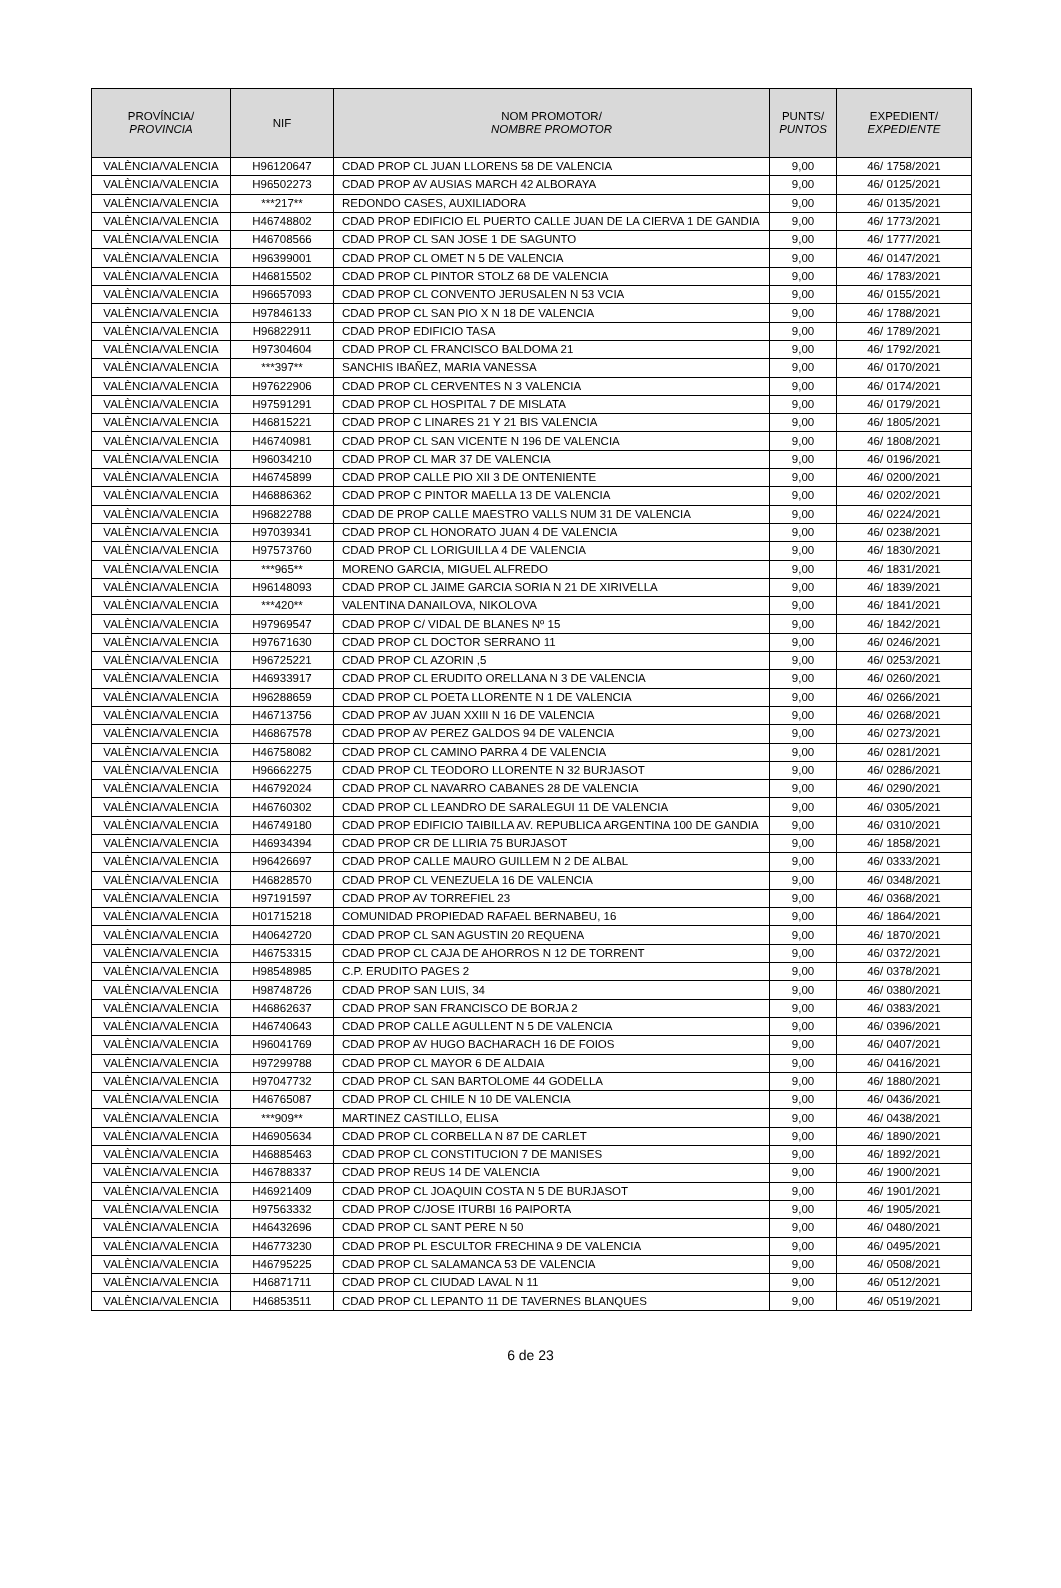| PROVÍNCIA/ PROVINCIA | NIF | NOM PROMOTOR/ NOMBRE PROMOTOR | PUNTS/ PUNTOS | EXPEDIENT/ EXPEDIENTE |
| --- | --- | --- | --- | --- |
| VALÈNCIA/VALENCIA | H96120647 | CDAD PROP CL JUAN LLORENS 58 DE VALENCIA | 9,00 | 46/ 1758/2021 |
| VALÈNCIA/VALENCIA | H96502273 | CDAD PROP AV AUSIAS MARCH 42 ALBORAYA | 9,00 | 46/ 0125/2021 |
| VALÈNCIA/VALENCIA | ***217** | REDONDO CASES, AUXILIADORA | 9,00 | 46/ 0135/2021 |
| VALÈNCIA/VALENCIA | H46748802 | CDAD PROP EDIFICIO EL PUERTO CALLE JUAN DE LA CIERVA 1 DE GANDIA | 9,00 | 46/ 1773/2021 |
| VALÈNCIA/VALENCIA | H46708566 | CDAD PROP CL SAN JOSE 1 DE SAGUNTO | 9,00 | 46/ 1777/2021 |
| VALÈNCIA/VALENCIA | H96399001 | CDAD PROP CL OMET N 5 DE VALENCIA | 9,00 | 46/ 0147/2021 |
| VALÈNCIA/VALENCIA | H46815502 | CDAD PROP CL PINTOR STOLZ 68 DE VALENCIA | 9,00 | 46/ 1783/2021 |
| VALÈNCIA/VALENCIA | H96657093 | CDAD PROP CL CONVENTO JERUSALEN N 53 VCIA | 9,00 | 46/ 0155/2021 |
| VALÈNCIA/VALENCIA | H97846133 | CDAD PROP CL SAN PIO X N 18 DE VALENCIA | 9,00 | 46/ 1788/2021 |
| VALÈNCIA/VALENCIA | H96822911 | CDAD PROP EDIFICIO TASA | 9,00 | 46/ 1789/2021 |
| VALÈNCIA/VALENCIA | H97304604 | CDAD PROP CL FRANCISCO BALDOMA 21 | 9,00 | 46/ 1792/2021 |
| VALÈNCIA/VALENCIA | ***397** | SANCHIS IBAÑEZ, MARIA VANESSA | 9,00 | 46/ 0170/2021 |
| VALÈNCIA/VALENCIA | H97622906 | CDAD PROP CL CERVENTES N 3 VALENCIA | 9,00 | 46/ 0174/2021 |
| VALÈNCIA/VALENCIA | H97591291 | CDAD PROP CL HOSPITAL 7 DE MISLATA | 9,00 | 46/ 0179/2021 |
| VALÈNCIA/VALENCIA | H46815221 | CDAD PROP C LINARES 21 Y 21 BIS VALENCIA | 9,00 | 46/ 1805/2021 |
| VALÈNCIA/VALENCIA | H46740981 | CDAD PROP CL SAN VICENTE N 196 DE VALENCIA | 9,00 | 46/ 1808/2021 |
| VALÈNCIA/VALENCIA | H96034210 | CDAD PROP CL MAR 37 DE VALENCIA | 9,00 | 46/ 0196/2021 |
| VALÈNCIA/VALENCIA | H46745899 | CDAD PROP CALLE PIO XII 3 DE ONTENIENTE | 9,00 | 46/ 0200/2021 |
| VALÈNCIA/VALENCIA | H46886362 | CDAD PROP C PINTOR MAELLA 13 DE VALENCIA | 9,00 | 46/ 0202/2021 |
| VALÈNCIA/VALENCIA | H96822788 | CDAD DE PROP CALLE MAESTRO VALLS NUM 31 DE VALENCIA | 9,00 | 46/ 0224/2021 |
| VALÈNCIA/VALENCIA | H97039341 | CDAD PROP CL HONORATO JUAN 4 DE VALENCIA | 9,00 | 46/ 0238/2021 |
| VALÈNCIA/VALENCIA | H97573760 | CDAD PROP CL LORIGUILLA 4 DE VALENCIA | 9,00 | 46/ 1830/2021 |
| VALÈNCIA/VALENCIA | ***965** | MORENO GARCIA, MIGUEL ALFREDO | 9,00 | 46/ 1831/2021 |
| VALÈNCIA/VALENCIA | H96148093 | CDAD PROP CL JAIME GARCIA SORIA N 21 DE XIRIVELLA | 9,00 | 46/ 1839/2021 |
| VALÈNCIA/VALENCIA | ***420** | VALENTINA DANAILOVA, NIKOLOVA | 9,00 | 46/ 1841/2021 |
| VALÈNCIA/VALENCIA | H97969547 | CDAD PROP C/ VIDAL DE BLANES Nº 15 | 9,00 | 46/ 1842/2021 |
| VALÈNCIA/VALENCIA | H97671630 | CDAD PROP CL DOCTOR SERRANO 11 | 9,00 | 46/ 0246/2021 |
| VALÈNCIA/VALENCIA | H96725221 | CDAD PROP CL AZORIN ,5 | 9,00 | 46/ 0253/2021 |
| VALÈNCIA/VALENCIA | H46933917 | CDAD PROP CL ERUDITO ORELLANA N 3 DE VALENCIA | 9,00 | 46/ 0260/2021 |
| VALÈNCIA/VALENCIA | H96288659 | CDAD PROP CL POETA LLORENTE N 1 DE VALENCIA | 9,00 | 46/ 0266/2021 |
| VALÈNCIA/VALENCIA | H46713756 | CDAD PROP AV JUAN XXIII N 16 DE VALENCIA | 9,00 | 46/ 0268/2021 |
| VALÈNCIA/VALENCIA | H46867578 | CDAD PROP AV PEREZ GALDOS 94 DE VALENCIA | 9,00 | 46/ 0273/2021 |
| VALÈNCIA/VALENCIA | H46758082 | CDAD PROP CL CAMINO PARRA 4 DE VALENCIA | 9,00 | 46/ 0281/2021 |
| VALÈNCIA/VALENCIA | H96662275 | CDAD PROP CL TEODORO LLORENTE N 32 BURJASOT | 9,00 | 46/ 0286/2021 |
| VALÈNCIA/VALENCIA | H46792024 | CDAD PROP CL NAVARRO CABANES 28 DE VALENCIA | 9,00 | 46/ 0290/2021 |
| VALÈNCIA/VALENCIA | H46760302 | CDAD PROP CL LEANDRO DE SARALEGUI 11 DE VALENCIA | 9,00 | 46/ 0305/2021 |
| VALÈNCIA/VALENCIA | H46749180 | CDAD PROP EDIFICIO TAIBILLA AV. REPUBLICA ARGENTINA 100 DE GANDIA | 9,00 | 46/ 0310/2021 |
| VALÈNCIA/VALENCIA | H46934394 | CDAD PROP CR DE LLIRIA 75 BURJASOT | 9,00 | 46/ 1858/2021 |
| VALÈNCIA/VALENCIA | H96426697 | CDAD PROP CALLE MAURO GUILLEM N 2 DE ALBAL | 9,00 | 46/ 0333/2021 |
| VALÈNCIA/VALENCIA | H46828570 | CDAD PROP CL VENEZUELA 16 DE VALENCIA | 9,00 | 46/ 0348/2021 |
| VALÈNCIA/VALENCIA | H97191597 | CDAD PROP AV TORREFIEL 23 | 9,00 | 46/ 0368/2021 |
| VALÈNCIA/VALENCIA | H01715218 | COMUNIDAD PROPIEDAD RAFAEL BERNABEU, 16 | 9,00 | 46/ 1864/2021 |
| VALÈNCIA/VALENCIA | H40642720 | CDAD PROP CL SAN AGUSTIN 20 REQUENA | 9,00 | 46/ 1870/2021 |
| VALÈNCIA/VALENCIA | H46753315 | CDAD PROP CL CAJA DE AHORROS N 12 DE TORRENT | 9,00 | 46/ 0372/2021 |
| VALÈNCIA/VALENCIA | H98548985 | C.P. ERUDITO PAGES 2 | 9,00 | 46/ 0378/2021 |
| VALÈNCIA/VALENCIA | H98748726 | CDAD PROP SAN LUIS, 34 | 9,00 | 46/ 0380/2021 |
| VALÈNCIA/VALENCIA | H46862637 | CDAD PROP SAN FRANCISCO DE BORJA 2 | 9,00 | 46/ 0383/2021 |
| VALÈNCIA/VALENCIA | H46740643 | CDAD PROP CALLE AGULLENT N 5 DE VALENCIA | 9,00 | 46/ 0396/2021 |
| VALÈNCIA/VALENCIA | H96041769 | CDAD PROP AV HUGO BACHARACH 16 DE FOIOS | 9,00 | 46/ 0407/2021 |
| VALÈNCIA/VALENCIA | H97299788 | CDAD PROP CL MAYOR 6 DE ALDAIA | 9,00 | 46/ 0416/2021 |
| VALÈNCIA/VALENCIA | H97047732 | CDAD PROP CL SAN BARTOLOME 44 GODELLA | 9,00 | 46/ 1880/2021 |
| VALÈNCIA/VALENCIA | H46765087 | CDAD PROP CL CHILE N 10 DE VALENCIA | 9,00 | 46/ 0436/2021 |
| VALÈNCIA/VALENCIA | ***909** | MARTINEZ CASTILLO, ELISA | 9,00 | 46/ 0438/2021 |
| VALÈNCIA/VALENCIA | H46905634 | CDAD PROP CL CORBELLA N 87 DE CARLET | 9,00 | 46/ 1890/2021 |
| VALÈNCIA/VALENCIA | H46885463 | CDAD PROP CL CONSTITUCION 7 DE MANISES | 9,00 | 46/ 1892/2021 |
| VALÈNCIA/VALENCIA | H46788337 | CDAD PROP REUS 14 DE VALENCIA | 9,00 | 46/ 1900/2021 |
| VALÈNCIA/VALENCIA | H46921409 | CDAD PROP CL JOAQUIN COSTA N 5 DE BURJASOT | 9,00 | 46/ 1901/2021 |
| VALÈNCIA/VALENCIA | H97563332 | CDAD PROP C/JOSE ITURBI 16 PAIPORTA | 9,00 | 46/ 1905/2021 |
| VALÈNCIA/VALENCIA | H46432696 | CDAD PROP CL SANT PERE N 50 | 9,00 | 46/ 0480/2021 |
| VALÈNCIA/VALENCIA | H46773230 | CDAD PROP PL ESCULTOR FRECHINA 9 DE VALENCIA | 9,00 | 46/ 0495/2021 |
| VALÈNCIA/VALENCIA | H46795225 | CDAD PROP CL SALAMANCA 53 DE VALENCIA | 9,00 | 46/ 0508/2021 |
| VALÈNCIA/VALENCIA | H46871711 | CDAD PROP CL CIUDAD LAVAL N 11 | 9,00 | 46/ 0512/2021 |
| VALÈNCIA/VALENCIA | H46853511 | CDAD PROP CL LEPANTO 11 DE TAVERNES BLANQUES | 9,00 | 46/ 0519/2021 |
6 de 23